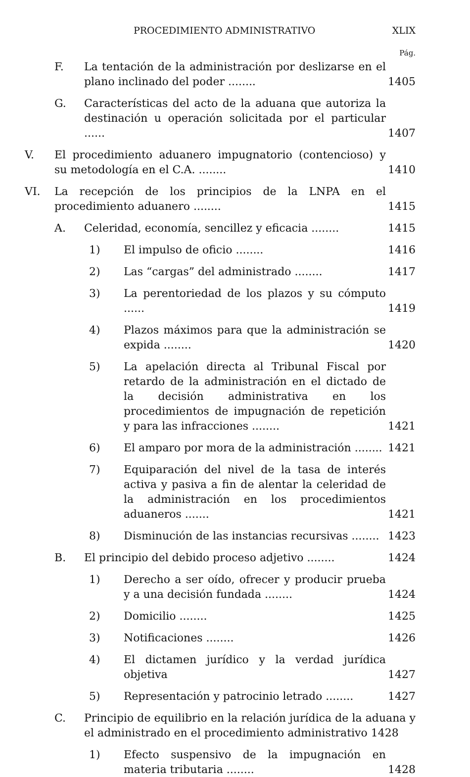PROCEDIMIENTO ADMINISTRATIVO XLIX
Pág.
F. La tentación de la administración por deslizarse en el plano inclinado del poder ........ 1405
G. Características del acto de la aduana que autoriza la destinación u operación solicitada por el particular ...... 1407
V. El procedimiento aduanero impugnatorio (contencioso) y su metodología en el C.A. ........ 1410
VI. La recepción de los principios de la LNPA en el procedimiento aduanero ........ 1415
A. Celeridad, economía, sencillez y eficacia ........ 1415
1) El impulso de oficio ........ 1416
2) Las “cargas” del administrado ........ 1417
3) La perentoriedad de los plazos y su cómputo ...... 1419
4) Plazos máximos para que la administración se expida ........ 1420
5) La apelación directa al Tribunal Fiscal por retardo de la administración en el dictado de la decisión administrativa en los procedimientos de impugnación de repetición y para las infracciones ........ 1421
6) El amparo por mora de la administración ........ 1421
7) Equiparación del nivel de la tasa de interés activa y pasiva a fin de alentar la celeridad de la administración en los procedimientos aduaneros ....... 1421
8) Disminución de las instancias recursivas ........ 1423
B. El principio del debido proceso adjetivo ........ 1424
1) Derecho a ser oído, ofrecer y producir prueba y a una decisión fundada ........ 1424
2) Domicilio ........ 1425
3) Notificaciones ........ 1426
4) El dictamen jurídico y la verdad jurídica objetiva 1427
5) Representación y patrocinio letrado ........ 1427
C. Principio de equilibrio en la relación jurídica de la aduana y el administrado en el procedimiento administrativo 1428
1) Efecto suspensivo de la impugnación en materia tributaria ........ 1428